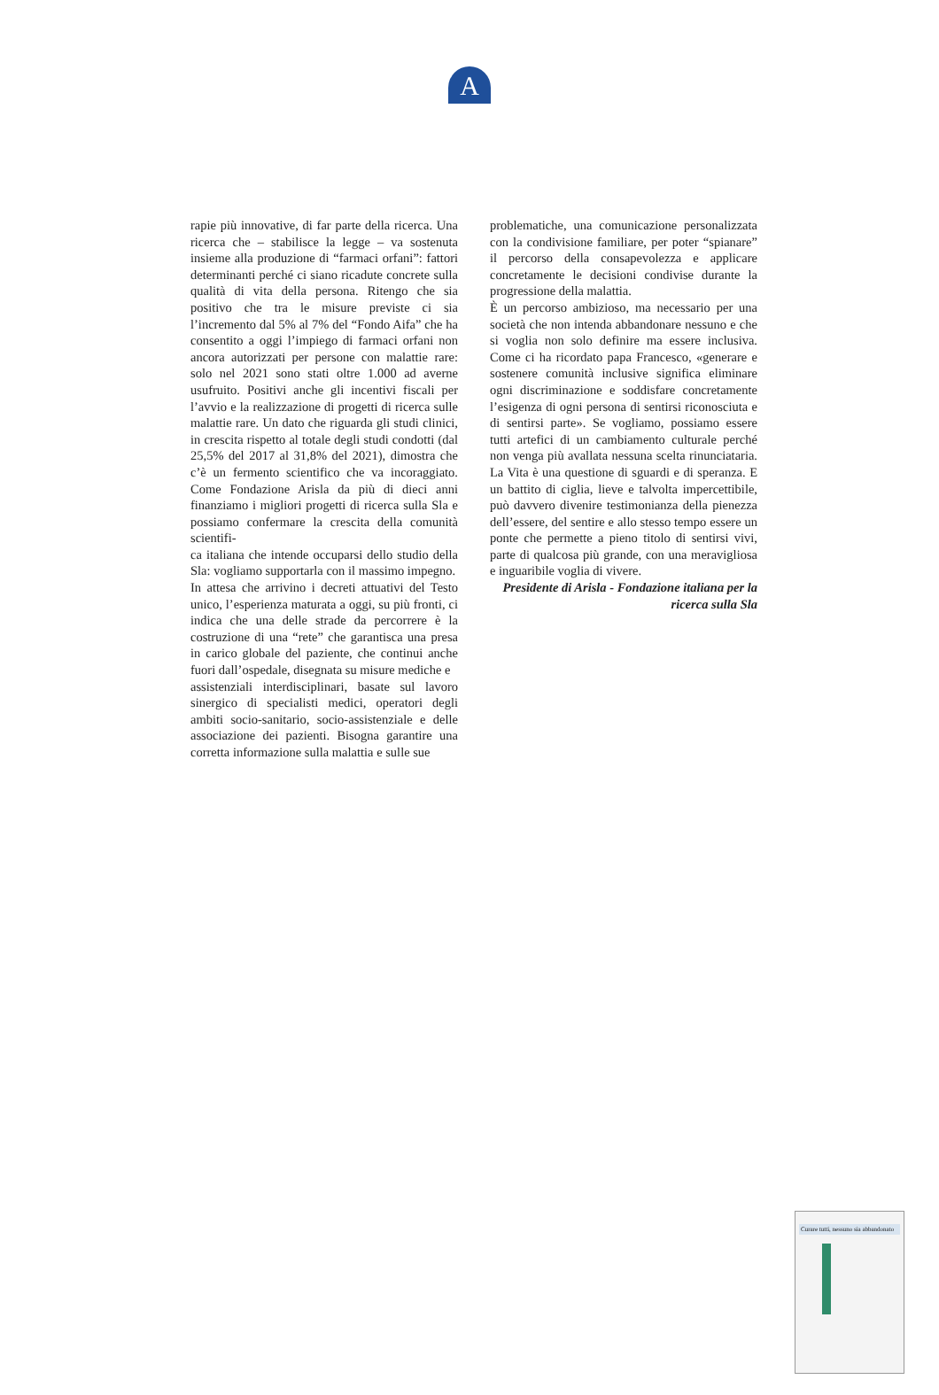A
rapie più innovative, di far parte della ricerca. Una ricerca che – stabilisce la legge – va sostenuta insieme alla produzione di “farmaci orfani”: fattori determinanti perché ci siano ricadute concrete sulla qualità di vita della persona. Ritengo che sia positivo che tra le misure previste ci sia l’incremento dal 5% al 7% del “Fondo Aifa” che ha consentito a oggi l’impiego di farmaci orfani non ancora autorizzati per persone con malattie rare: solo nel 2021 sono stati oltre 1.000 ad averne usufruito. Positivi anche gli incentivi fiscali per l’avvio e la realizzazione di progetti di ricerca sulle malattie rare. Un dato che riguarda gli studi clinici, in crescita rispetto al totale degli studi condotti (dal 25,5% del 2017 al 31,8% del 2021), dimostra che c’è un fermento scientifico che va incoraggiato. Come Fondazione Arisla da più di dieci anni finanziamo i migliori progetti di ricerca sulla Sla e possiamo confermare la crescita della comunità scientifi-
ca italiana che intende occuparsi dello studio della Sla: vogliamo supportarla con il massimo impegno.
In attesa che arrivino i decreti attuativi del Testo unico, l’esperienza maturata a oggi, su più fronti, ci indica che una delle strade da percorrere è la costruzione di una “rete” che garantisca una presa in carico globale del paziente, che continui anche fuori dall’ospedale, disegnata su misure mediche e
assistenziali interdisciplinari, basate sul lavoro sinergico di specialisti medici, operatori degli ambiti socio-sanitario, socio-assistenziale e delle associazione dei pazienti. Bisogna garantire una corretta informazione sulla malattia e sulle sue
problematiche, una comunicazione personalizzata con la condivisione familiare, per poter “spianare” il percorso della consapevolezza e applicare concretamente le decisioni condivise durante la progressione della malattia.
È un percorso ambizioso, ma necessario per una società che non intenda abbandonare nessuno e che si voglia non solo definire ma essere inclusiva. Come ci ha ricordato papa Francesco, «generare e sostenere comunità inclusive significa eliminare ogni discriminazione e soddisfare concretamente l’esigenza di ogni persona di sentirsi riconosciuta e di sentirsi parte». Se vogliamo, possiamo essere tutti artefici di un cambiamento culturale perché non venga più avallata nessuna scelta rinunciataria. La Vita è una questione di sguardi e di speranza. E un battito di ciglia, lieve e talvolta impercettibile, può davvero divenire testimonianza della pienezza dell’essere, del sentire e allo stesso tempo essere un ponte che permette a pieno titolo di sentirsi vivi, parte di qualcosa più grande, con una meravigliosa e inguaribile voglia di vivere.
Presidente di Arisla - Fondazione italiana per la ricerca sulla Sla
Curare tutti, nessuno sia abbandonato